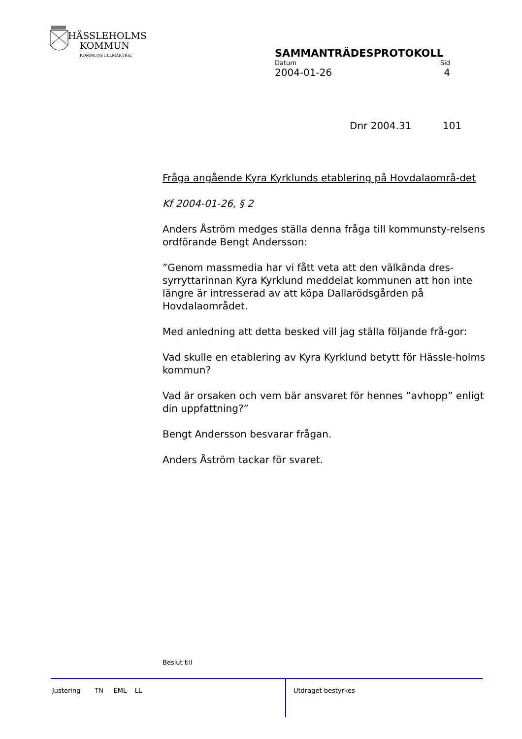HÄSSLEHOLMS
KOMMUN
KOMMUNFULLMÄKTIGE
SAMMANTRÄDESPROTOKOLL
Datum Sid
2004-01-26 4
Dnr 2004.31 101
Fråga angående Kyra Kyrklunds etablering på Hovdalaområ-det
Kf 2004-01-26, § 2
Anders Åström medges ställa denna fråga till kommunsty-relsens ordförande Bengt Andersson:
”Genom massmedia har vi fått veta att den välkända dres-syrryttarinnan Kyra Kyrklund meddelat kommunen att hon inte längre är intresserad av att köpa Dallarödsgården på Hovdalaområdet.
Med anledning att detta besked vill jag ställa följande frå-gor:
Vad skulle en etablering av Kyra Kyrklund betytt för Hässle-holms kommun?
Vad är orsaken och vem bär ansvaret för hennes ”avhopp” enligt din uppfattning?”
Bengt Andersson besvarar frågan.
Anders Åström tackar för svaret.
Beslut till
Justering TN EML LL
Utdraget bestyrkes